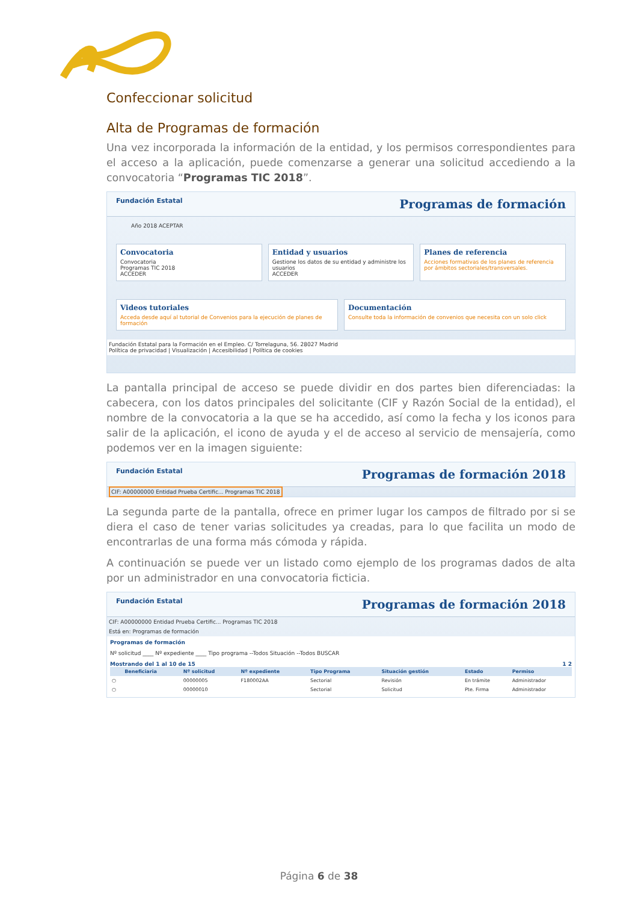Confeccionar solicitud
Alta de Programas de formación
Una vez incorporada la información de la entidad, y los permisos correspondientes para el acceso a la aplicación, puede comenzarse a generar una solicitud accediendo a la convocatoria “Programas TIC 2018”.
Fundación Estatal Programas de formación
Año 2018 ACEPTAR
Convocatoria
Convocatoria
Programas TIC 2018
ACCEDER
Entidad y usuarios
Gestione los datos de su entidad y administre los usuarios
ACCEDER
Planes de referencia
Acciones formativas de los planes de referencia por ámbitos sectoriales/transversales.
Videos tutoriales
Acceda desde aquí al tutorial de Convenios para la ejecución de planes de formación
Documentación
Consulte toda la información de convenios que necesita con un solo click
Fundación Estatal para la Formación en el Empleo. C/ Torrelaguna, 56. 28027 Madrid
Política de privacidad | Visualización | Accesibilidad | Política de cookies
La pantalla principal de acceso se puede dividir en dos partes bien diferenciadas: la cabecera, con los datos principales del solicitante (CIF y Razón Social de la entidad), el nombre de la convocatoria a la que se ha accedido, así como la fecha y los iconos para salir de la aplicación, el icono de ayuda y el de acceso al servicio de mensajería, como podemos ver en la imagen siguiente:
Fundación Estatal Programas de formación 2018
CIF: A00000000 Entidad Prueba Certific... Programas TIC 2018
La segunda parte de la pantalla, ofrece en primer lugar los campos de filtrado por si se diera el caso de tener varias solicitudes ya creadas, para lo que facilita un modo de encontrarlas de una forma más cómoda y rápida.
A continuación se puede ver un listado como ejemplo de los programas dados de alta por un administrador en una convocatoria ficticia.
Fundación Estatal Programas de formación 2018
CIF: A00000000 Entidad Prueba Certific... Programas TIC 2018
Está en: Programas de formación
Programas de formación
Nº solicitud ____ Nº expediente ____ Tipo programa --Todos Situación --Todos BUSCAR
Mostrando del 1 al 10 de 15 1 2
| | Beneficiaria | Nº solicitud | Nº expediente | Tipo Programa | Situación gestión | Estado | Permiso |
| --- | --- | --- | --- | --- | --- | --- | --- |
| ○ | | 00000005 | F180002AA | Sectorial | Revisión | En trámite | Administrador |
| ○ | | 00000010 | | Sectorial | Solicitud | Pte. Firma | Administrador |
Página 6 de 38